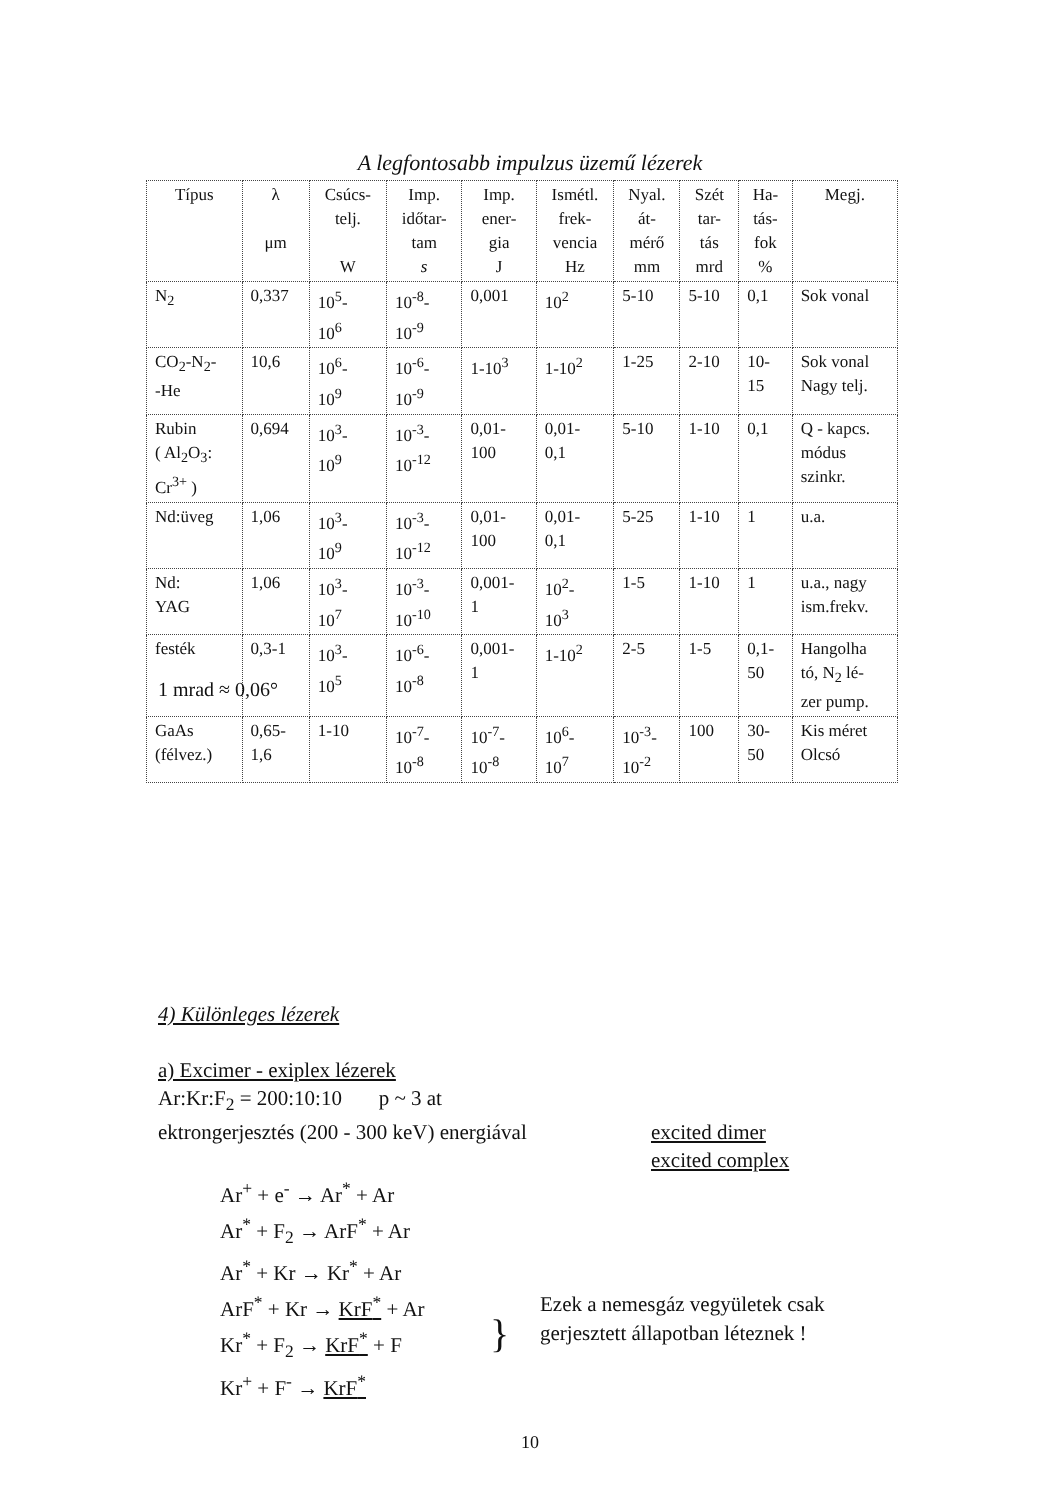A legfontosabb impulzus üzemű lézerek
| Típus | λ μm | Csúcs- telj. W | Imp. időtar- tam s | Imp. ener- gia J | Ismétl. frek- vencia Hz | Nyal. át- mérő mm | Szét tar- tás mrd | Ha- tás- fok % | Megj. |
| --- | --- | --- | --- | --- | --- | --- | --- | --- | --- |
| N<sub>2</sub> | 0,337 | 10<sup>5</sup>- 10<sup>6</sup> | 10<sup>-8</sup>- 10<sup>-9</sup> | 0,001 | 10<sup>2</sup> | 5-10 | 5-10 | 0,1 | Sok vonal |
| CO<sub>2</sub>-N<sub>2</sub>- -He | 10,6 | 10<sup>6</sup>- 10<sup>9</sup> | 10<sup>-6</sup>- 10<sup>-9</sup> | 1-10<sup>3</sup> | 1-10<sup>2</sup> | 1-25 | 2-10 | 10- 15 | Sok vonal Nagy telj. |
| Rubin ( Al<sub>2</sub>O<sub>3</sub>: Cr<sup>3+</sup> ) | 0,694 | 10<sup>3</sup>- 10<sup>9</sup> | 10<sup>-3</sup>- 10<sup>-12</sup> | 0,01- 100 | 0,01- 0,1 | 5-10 | 1-10 | 0,1 | Q - kapcs. módus szinkr. |
| Nd:üveg | 1,06 | 10<sup>3</sup>- 10<sup>9</sup> | 10<sup>-3</sup>- 10<sup>-12</sup> | 0,01- 100 | 0,01- 0,1 | 5-25 | 1-10 | 1 | u.a. |
| Nd: YAG | 1,06 | 10<sup>3</sup>- 10<sup>7</sup> | 10<sup>-3</sup>- 10<sup>-10</sup> | 0,001- 1 | 10<sup>2</sup>- 10<sup>3</sup> | 1-5 | 1-10 | 1 | u.a., nagy ism.frekv. |
| festék | 0,3-1 | 10<sup>3</sup>- 10<sup>5</sup> | 10<sup>-6</sup>- 10<sup>-8</sup> | 0,001- 1 | 1-10<sup>2</sup> | 2-5 | 1-5 | 0,1- 50 | Hangolha tó, N<sub>2</sub> lé- zer pump. |
| GaAs (félvez.) | 0,65- 1,6 | 1-10 | 10<sup>-7</sup>- 10<sup>-8</sup> | 10<sup>-7</sup>- 10<sup>-8</sup> | 10<sup>6</sup>- 10<sup>7</sup> | 10<sup>-3</sup>- 10<sup>-2</sup> | 100 | 30- 50 | Kis méret Olcsó |
1 mrad ≈ 0,06°
4) Különleges lézerek
a) Excimer - exiplex lézerek
Ar:Kr:F<sub>2</sub> = 200:10:10 p ~ 3 at
ektrongerjesztés (200 - 300 keV) energiával
excited dimer
excited complex
Ar<sup>+</sup> + e<sup>-</sup> → Ar<sup>*</sup> + Ar
Ar<sup>*</sup> + F<sub>2</sub> → ArF<sup>*</sup> + Ar
Ar<sup>*</sup> + Kr → Kr<sup>*</sup> + Ar
ArF<sup>*</sup> + Kr → KrF<sup>*</sup> + Ar
Kr<sup>*</sup> + F<sub>2</sub> → KrF<sup>*</sup> + F
Kr<sup>+</sup> + F<sup>-</sup> → KrF<sup>*</sup>
}
Ezek a nemesgáz vegyületek csak
gerjesztett állapotban léteznek !
10